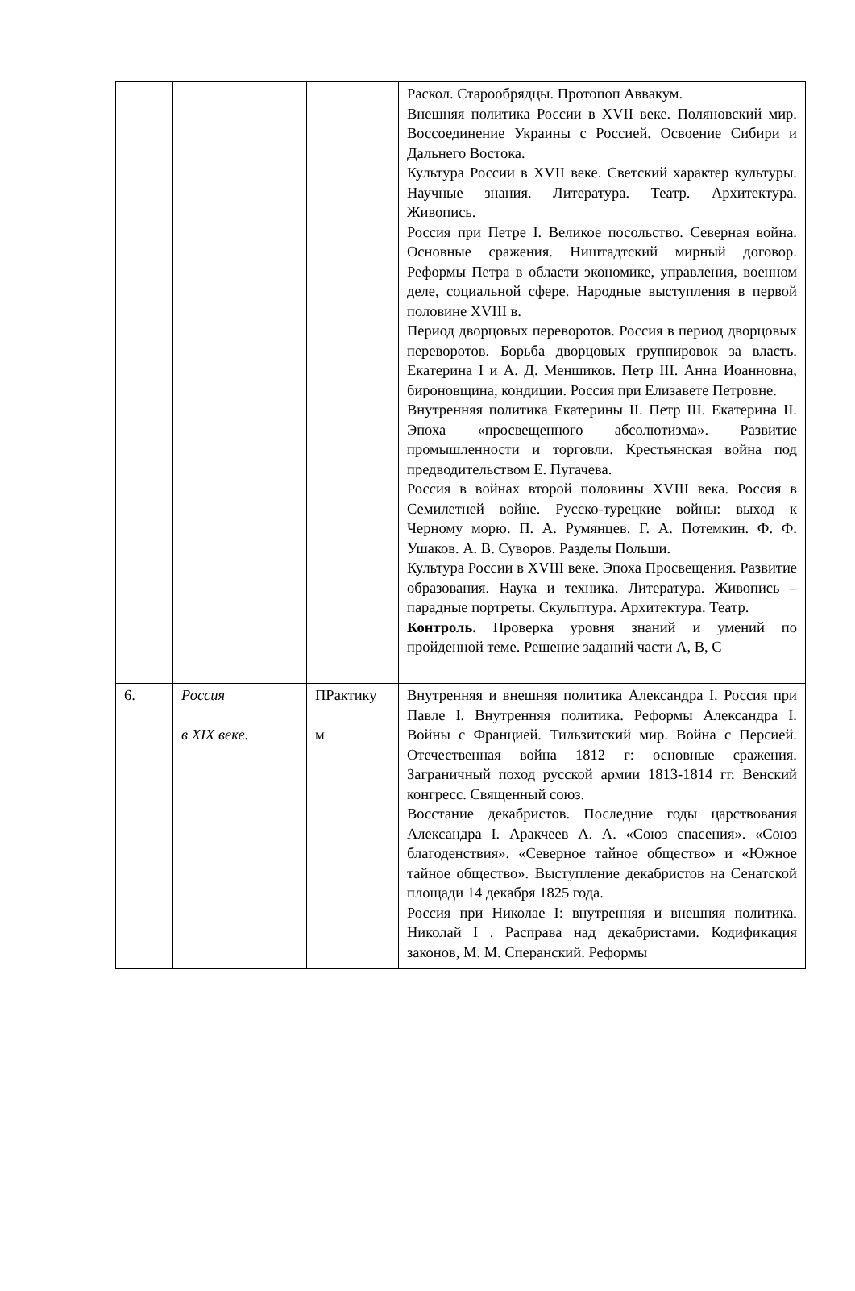| | | | Раскол. Старообрядцы. Протопоп Аввакум. Внешняя политика России в XVII веке. Поляновский мир. Воссоединение Украины с Россией. Освоение Сибири и Дальнего Востока. Культура России в XVII веке. Светский характер культуры. Научные знания. Литература. Театр. Архитектура. Живопись. Россия при Петре I. Великое посольство. Северная война. Основные сражения. Ништадтский мирный договор. Реформы Петра в области экономике, управления, военном деле, социальной сфере. Народные выступления в первой половине XVIII в. Период дворцовых переворотов. Россия в период дворцовых переворотов. Борьба дворцовых группировок за власть. Екатерина I и А. Д. Меншиков. Петр III. Анна Иоанновна, бироновщина, кондиции. Россия при Елизавете Петровне. Внутренняя политика Екатерины II. Петр III. Екатерина II. Эпоха «просвещенного абсолютизма». Развитие промышленности и торговли. Крестьянская война под предводительством Е. Пугачева. Россия в войнах второй половины XVIII века. Россия в Семилетней войне. Русско-турецкие войны: выход к Черному морю. П. А. Румянцев. Г. А. Потемкин. Ф. Ф. Ушаков. А. В. Суворов. Разделы Польши. Культура России в XVIII веке. Эпоха Просвещения. Развитие образования. Наука и техника. Литература. Живопись – парадные портреты. Скульптура. Архитектура. Театр. Контроль. Проверка уровня знаний и умений по пройденной теме. Решение заданий части А, В, С |
| 6. | Россия в XIX веке. | ПРактику м | Внутренняя и внешняя политика Александра I. Россия при Павле I. Внутренняя политика. Реформы Александра I. Войны с Францией. Тильзитский мир. Война с Персией. Отечественная война 1812 г: основные сражения. Заграничный поход русской армии 1813-1814 гг. Венский конгресс. Священный союз. Восстание декабристов. Последние годы царствования Александра I. Аракчеев А. А. «Союз спасения». «Союз благоденствия». «Северное тайное общество» и «Южное тайное общество». Выступление декабристов на Сенатской площади 14 декабря 1825 года. Россия при Николае I: внутренняя и внешняя политика. Николай I . Расправа над декабристами. Кодификация законов, М. М. Сперанский. Реформы |